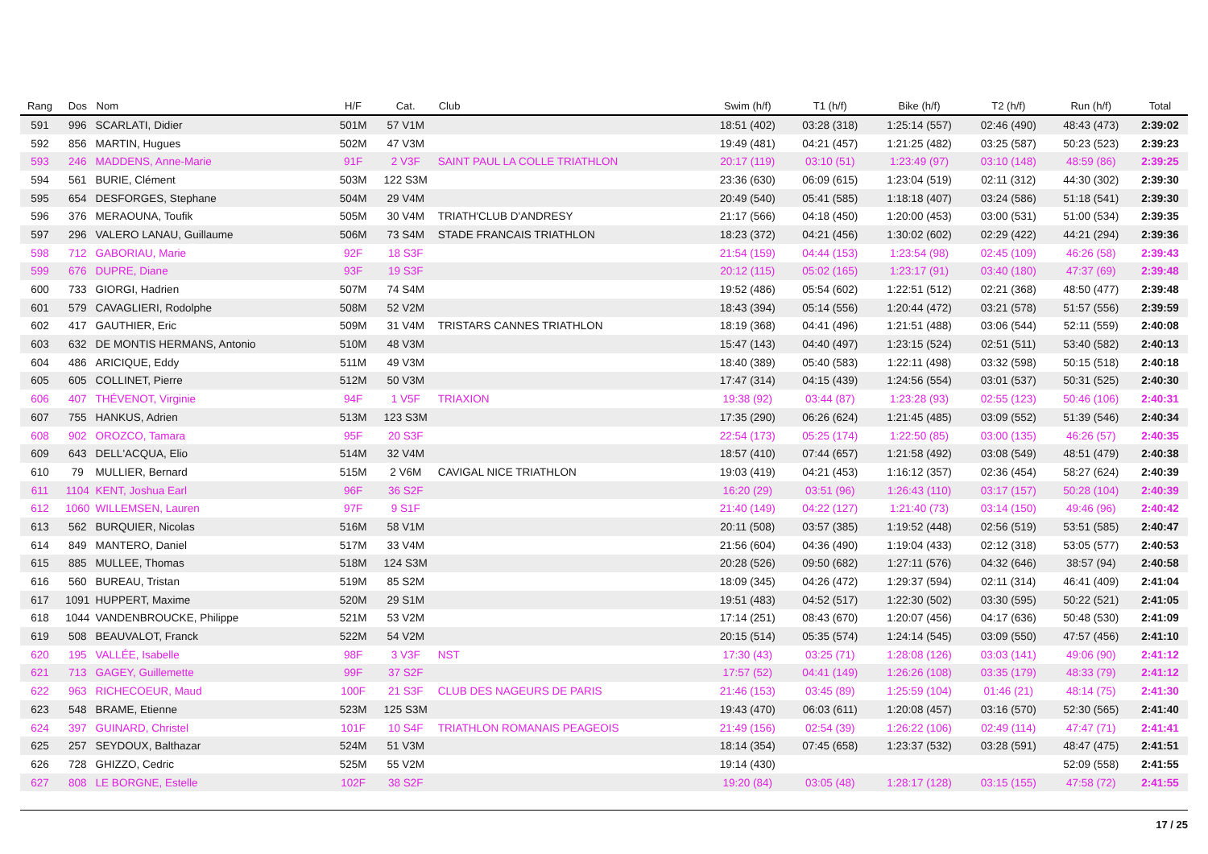| Rang | Dos | Nom | H/F | Cat. | Club | Swim (h/f) | T1 (h/f) | Bike (h/f) | T2 (h/f) | Run (h/f) | Total |
| --- | --- | --- | --- | --- | --- | --- | --- | --- | --- | --- | --- |
| 591 | 996 | SCARLATI, Didier | 501M | 57 V1M | | 18:51 (402) | 03:28 (318) | 1:25:14 (557) | 02:46 (490) | 48:43 (473) | 2:39:02 |
| 592 | 856 | MARTIN, Hugues | 502M | 47 V3M | | 19:49 (481) | 04:21 (457) | 1:21:25 (482) | 03:25 (587) | 50:23 (523) | 2:39:23 |
| 593 | 246 | MADDENS, Anne-Marie | 91F | 2 V3F | SAINT PAUL LA COLLE TRIATHLON | 20:17 (119) | 03:10 (51) | 1:23:49 (97) | 03:10 (148) | 48:59 (86) | 2:39:25 |
| 594 | 561 | BURIE, Clément | 503M | 122 S3M | | 23:36 (630) | 06:09 (615) | 1:23:04 (519) | 02:11 (312) | 44:30 (302) | 2:39:30 |
| 595 | 654 | DESFORGES, Stephane | 504M | 29 V4M | | 20:49 (540) | 05:41 (585) | 1:18:18 (407) | 03:24 (586) | 51:18 (541) | 2:39:30 |
| 596 | 376 | MERAOUNA, Toufik | 505M | 30 V4M | TRIATH'CLUB D'ANDRESY | 21:17 (566) | 04:18 (450) | 1:20:00 (453) | 03:00 (531) | 51:00 (534) | 2:39:35 |
| 597 | 296 | VALERO LANAU, Guillaume | 506M | 73 S4M | STADE FRANCAIS TRIATHLON | 18:23 (372) | 04:21 (456) | 1:30:02 (602) | 02:29 (422) | 44:21 (294) | 2:39:36 |
| 598 | 712 | GABORIAU, Marie | 92F | 18 S3F | | 21:54 (159) | 04:44 (153) | 1:23:54 (98) | 02:45 (109) | 46:26 (58) | 2:39:43 |
| 599 | 676 | DUPRE, Diane | 93F | 19 S3F | | 20:12 (115) | 05:02 (165) | 1:23:17 (91) | 03:40 (180) | 47:37 (69) | 2:39:48 |
| 600 | 733 | GIORGI, Hadrien | 507M | 74 S4M | | 19:52 (486) | 05:54 (602) | 1:22:51 (512) | 02:21 (368) | 48:50 (477) | 2:39:48 |
| 601 | 579 | CAVAGLIERI, Rodolphe | 508M | 52 V2M | | 18:43 (394) | 05:14 (556) | 1:20:44 (472) | 03:21 (578) | 51:57 (556) | 2:39:59 |
| 602 | 417 | GAUTHIER, Eric | 509M | 31 V4M | TRISTARS CANNES TRIATHLON | 18:19 (368) | 04:41 (496) | 1:21:51 (488) | 03:06 (544) | 52:11 (559) | 2:40:08 |
| 603 | 632 | DE MONTIS HERMANS, Antonio | 510M | 48 V3M | | 15:47 (143) | 04:40 (497) | 1:23:15 (524) | 02:51 (511) | 53:40 (582) | 2:40:13 |
| 604 | 486 | ARICIQUE, Eddy | 511M | 49 V3M | | 18:40 (389) | 05:40 (583) | 1:22:11 (498) | 03:32 (598) | 50:15 (518) | 2:40:18 |
| 605 | 605 | COLLINET, Pierre | 512M | 50 V3M | | 17:47 (314) | 04:15 (439) | 1:24:56 (554) | 03:01 (537) | 50:31 (525) | 2:40:30 |
| 606 | 407 | THÉVENOT, Virginie | 94F | 1 V5F | TRIAXION | 19:38 (92) | 03:44 (87) | 1:23:28 (93) | 02:55 (123) | 50:46 (106) | 2:40:31 |
| 607 | 755 | HANKUS, Adrien | 513M | 123 S3M | | 17:35 (290) | 06:26 (624) | 1:21:45 (485) | 03:09 (552) | 51:39 (546) | 2:40:34 |
| 608 | 902 | OROZCO, Tamara | 95F | 20 S3F | | 22:54 (173) | 05:25 (174) | 1:22:50 (85) | 03:00 (135) | 46:26 (57) | 2:40:35 |
| 609 | 643 | DELL'ACQUA, Elio | 514M | 32 V4M | | 18:57 (410) | 07:44 (657) | 1:21:58 (492) | 03:08 (549) | 48:51 (479) | 2:40:38 |
| 610 | 79 | MULLIER, Bernard | 515M | 2 V6M | CAVIGAL NICE TRIATHLON | 19:03 (419) | 04:21 (453) | 1:16:12 (357) | 02:36 (454) | 58:27 (624) | 2:40:39 |
| 611 | 1104 | KENT, Joshua Earl | 96F | 36 S2F | | 16:20 (29) | 03:51 (96) | 1:26:43 (110) | 03:17 (157) | 50:28 (104) | 2:40:39 |
| 612 | 1060 | WILLEMSEN, Lauren | 97F | 9 S1F | | 21:40 (149) | 04:22 (127) | 1:21:40 (73) | 03:14 (150) | 49:46 (96) | 2:40:42 |
| 613 | 562 | BURQUIER, Nicolas | 516M | 58 V1M | | 20:11 (508) | 03:57 (385) | 1:19:52 (448) | 02:56 (519) | 53:51 (585) | 2:40:47 |
| 614 | 849 | MANTERO, Daniel | 517M | 33 V4M | | 21:56 (604) | 04:36 (490) | 1:19:04 (433) | 02:12 (318) | 53:05 (577) | 2:40:53 |
| 615 | 885 | MULLEE, Thomas | 518M | 124 S3M | | 20:28 (526) | 09:50 (682) | 1:27:11 (576) | 04:32 (646) | 38:57 (94) | 2:40:58 |
| 616 | 560 | BUREAU, Tristan | 519M | 85 S2M | | 18:09 (345) | 04:26 (472) | 1:29:37 (594) | 02:11 (314) | 46:41 (409) | 2:41:04 |
| 617 | 1091 | HUPPERT, Maxime | 520M | 29 S1M | | 19:51 (483) | 04:52 (517) | 1:22:30 (502) | 03:30 (595) | 50:22 (521) | 2:41:05 |
| 618 | 1044 | VANDENBROUCKE, Philippe | 521M | 53 V2M | | 17:14 (251) | 08:43 (670) | 1:20:07 (456) | 04:17 (636) | 50:48 (530) | 2:41:09 |
| 619 | 508 | BEAUVALOT, Franck | 522M | 54 V2M | | 20:15 (514) | 05:35 (574) | 1:24:14 (545) | 03:09 (550) | 47:57 (456) | 2:41:10 |
| 620 | 195 | VALLÉE, Isabelle | 98F | 3 V3F | NST | 17:30 (43) | 03:25 (71) | 1:28:08 (126) | 03:03 (141) | 49:06 (90) | 2:41:12 |
| 621 | 713 | GAGEY, Guillemette | 99F | 37 S2F | | 17:57 (52) | 04:41 (149) | 1:26:26 (108) | 03:35 (179) | 48:33 (79) | 2:41:12 |
| 622 | 963 | RICHECOEUR, Maud | 100F | 21 S3F | CLUB DES NAGEURS DE PARIS | 21:46 (153) | 03:45 (89) | 1:25:59 (104) | 01:46 (21) | 48:14 (75) | 2:41:30 |
| 623 | 548 | BRAME, Etienne | 523M | 125 S3M | | 19:43 (470) | 06:03 (611) | 1:20:08 (457) | 03:16 (570) | 52:30 (565) | 2:41:40 |
| 624 | 397 | GUINARD, Christel | 101F | 10 S4F | TRIATHLON ROMANAIS PEAGEOIS | 21:49 (156) | 02:54 (39) | 1:26:22 (106) | 02:49 (114) | 47:47 (71) | 2:41:41 |
| 625 | 257 | SEYDOUX, Balthazar | 524M | 51 V3M | | 18:14 (354) | 07:45 (658) | 1:23:37 (532) | 03:28 (591) | 48:47 (475) | 2:41:51 |
| 626 | 728 | GHIZZO, Cedric | 525M | 55 V2M | | 19:14 (430) | | | | 52:09 (558) | 2:41:55 |
| 627 | 808 | LE BORGNE, Estelle | 102F | 38 S2F | | 19:20 (84) | 03:05 (48) | 1:28:17 (128) | 03:15 (155) | 47:58 (72) | 2:41:55 |
17 / 25